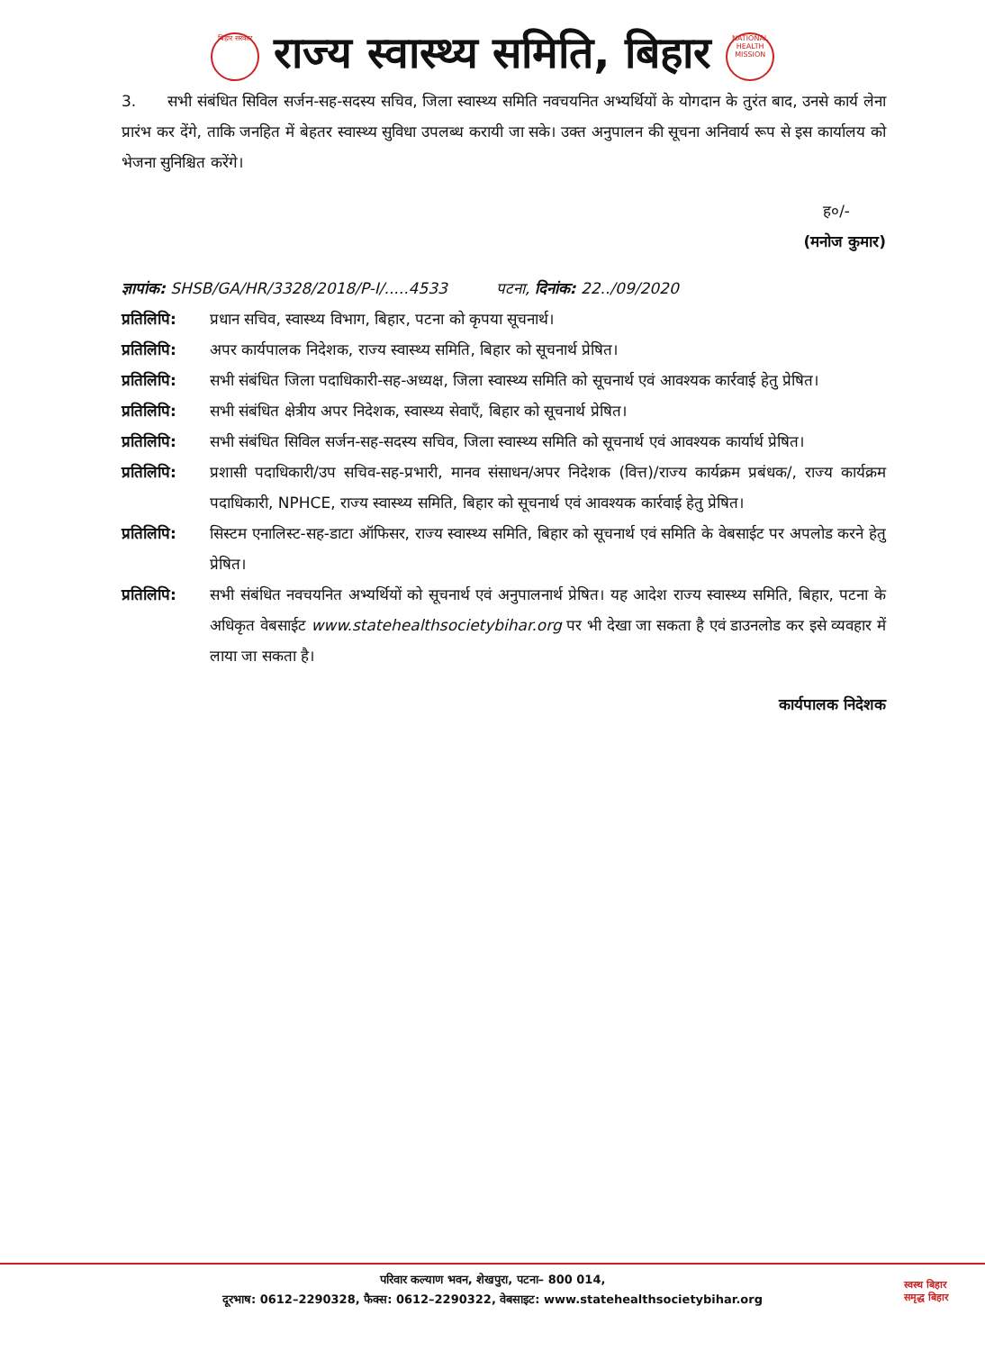बिहार सरकार
राज्य स्वास्थ्य समिति, बिहार
NATIONAL HEALTH MISSION
3. सभी संबंधित सिविल सर्जन-सह-सदस्य सचिव, जिला स्वास्थ्य समिति नवचयनित अभ्यर्थियों के योगदान के तुरंत बाद, उनसे कार्य लेना प्रारंभ कर देंगे, ताकि जनहित में बेहतर स्वास्थ्य सुविधा उपलब्ध करायी जा सके। उक्त अनुपालन की सूचना अनिवार्य रूप से इस कार्यालय को भेजना सुनिश्चित करेंगे।
ह०/-
(मनोज कुमार)
ज्ञापांक: SHSB/GA/HR/3328/2018/P-I/.....4533 पटना, दिनांक: 22../09/2020
प्रतिलिपि: प्रधान सचिव, स्वास्थ्य विभाग, बिहार, पटना को कृपया सूचनार्थ।
प्रतिलिपि: अपर कार्यपालक निदेशक, राज्य स्वास्थ्य समिति, बिहार को सूचनार्थ प्रेषित।
प्रतिलिपि: सभी संबंधित जिला पदाधिकारी-सह-अध्यक्ष, जिला स्वास्थ्य समिति को सूचनार्थ एवं आवश्यक कार्रवाई हेतु प्रेषित।
प्रतिलिपि: सभी संबंधित क्षेत्रीय अपर निदेशक, स्वास्थ्य सेवाएँ, बिहार को सूचनार्थ प्रेषित।
प्रतिलिपि: सभी संबंधित सिविल सर्जन-सह-सदस्य सचिव, जिला स्वास्थ्य समिति को सूचनार्थ एवं आवश्यक कार्यार्थ प्रेषित।
प्रतिलिपि: प्रशासी पदाधिकारी/उप सचिव-सह-प्रभारी, मानव संसाधन/अपर निदेशक (वित्त)/राज्य कार्यक्रम प्रबंधक/, राज्य कार्यक्रम पदाधिकारी, NPHCE, राज्य स्वास्थ्य समिति, बिहार को सूचनार्थ एवं आवश्यक कार्रवाई हेतु प्रेषित।
प्रतिलिपि: सिस्टम एनालिस्ट-सह-डाटा ऑफिसर, राज्य स्वास्थ्य समिति, बिहार को सूचनार्थ एवं समिति के वेबसाईट पर अपलोड करने हेतु प्रेषित।
प्रतिलिपि: सभी संबंधित नवचयनित अभ्यर्थियों को सूचनार्थ एवं अनुपालनार्थ प्रेषित। यह आदेश राज्य स्वास्थ्य समिति, बिहार, पटना के अधिकृत वेबसाईट www.statehealthsocietybihar.org पर भी देखा जा सकता है एवं डाउनलोड कर इसे व्यवहार में लाया जा सकता है।
कार्यपालक निदेशक
परिवार कल्याण भवन, शेखपुरा, पटना– 800 014,
दूरभाष: 0612–2290328, फैक्स: 0612–2290322, वेबसाइट: www.statehealthsocietybihar.org
स्वस्थ बिहार
समृद्ध बिहार